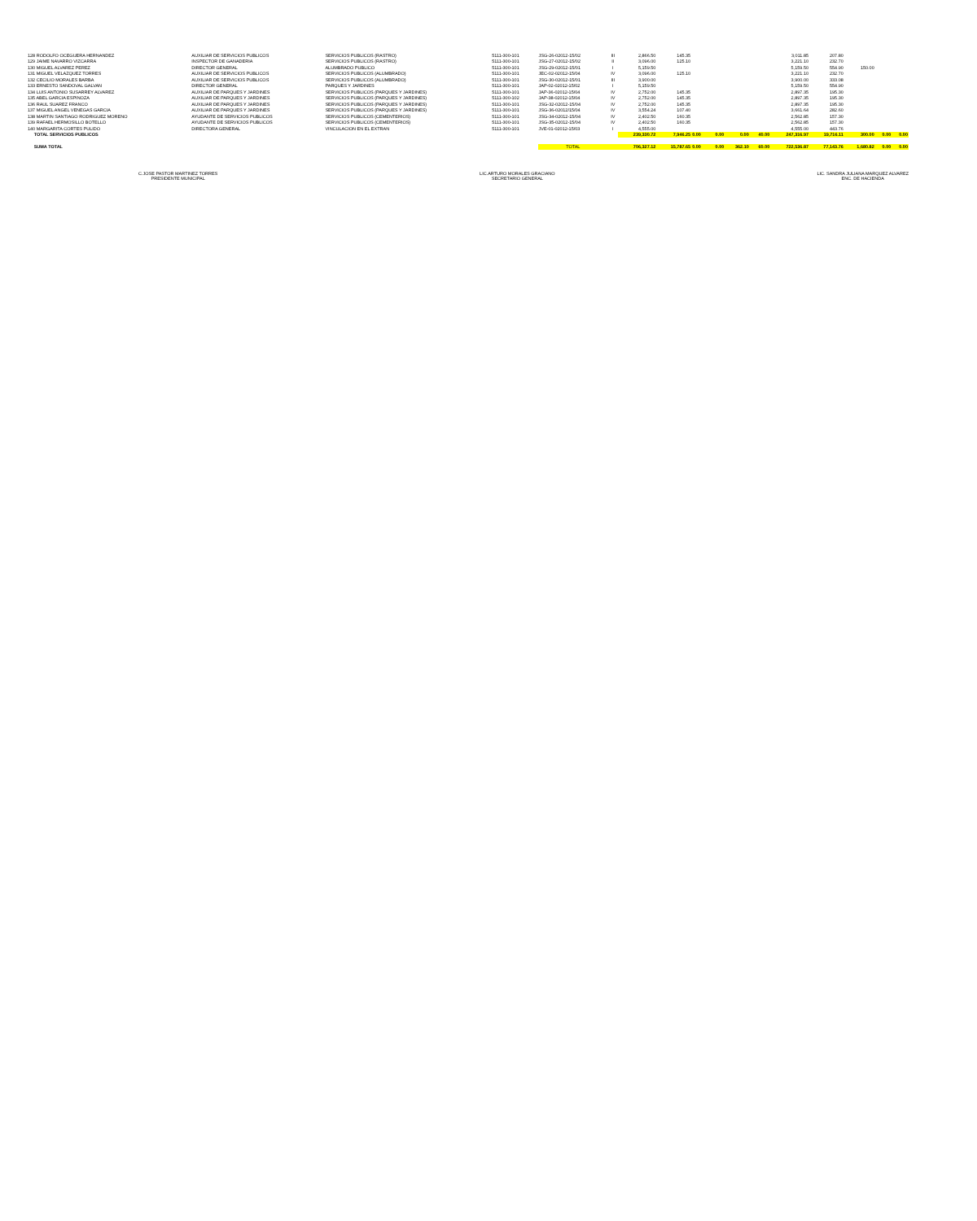| 128 RODOLFO OCEGUERA HERNANDEZ | AUXILIAR DE SERVICIOS PUBLICOS | SERVICIOS PUBLICOS (RASTRO) | 5111-300-101 | JSG-26-02012-15/02 | III | 2,866.50 | 145.35 | | | | | 3,011.85 | 207.80 | | | |
| 129 JAIME NAVARRO VIZCARRA | INSPECTOR DE GANADERIA | SERVICIOS PUBLICOS (RASTRO) | 5111-300-101 | JSG-27-02012-15/02 | II | 3,096.00 | 125.10 | | | | | 3,221.10 | 232.70 | | | |
| 130 MIGUEL ALVAREZ PEREZ | DIRECTOR GENERAL | ALUMBRADO PUBLICO | 5111-300-101 | JSG-29-02012-15/01 | I | 5,159.50 | | | | | | 5,159.50 | 554.90 | 150.00 | | |
| 131 MIGUEL VELAZQUEZ TORRES | AUXILIAR DE SERVICIOS PUBLICOS | SERVICIOS PUBLICOS (ALUMBRADO) | 5111-300-101 | JEC-02-02012-15/04 | IV | 3,096.00 | 125.10 | | | | | 3,221.10 | 232.70 | | | |
| 132 CECILIO MORALES BARBA | AUXILIAR DE SERVICIOS PUBLICOS | SERVICIOS PUBLICOS (ALUMBRADO) | 5111-300-101 | JSG-30-02012-15/01 | III | 3,900.00 | | | | | | 3,900.00 | 333.08 | | | |
| 133 ERNESTO SANDOVAL GALVAN | DIRECTOR GENERAL | PARQUES Y JARDINES | 5111-300-101 | JAP-02-02012-15/02 | I | 5,159.50 | | | | | | 5,159.50 | 554.90 | | | |
| 134 LUIS ANTONIO SUSARREY ALVAREZ | AUXILIAR DE PARQUES Y JARDINES | SERVICIOS PUBLICOS (PARQUES Y JARDINES) | 5111-300-101 | JAP-36-02012-15/04 | IV | 2,752.00 | 145.35 | | | | | 2,897.35 | 195.30 | | | |
| 135 ABEL GARCIA ESPINOZA | AUXILIAR DE PARQUES Y JARDINES | SERVICIOS PUBLICOS (PARQUES Y JARDINES) | 5111-300-102 | JAP-38-02012-15/04 | IV | 2,752.00 | 145.35 | | | | | 2,897.35 | 195.30 | | | |
| 136 RAUL SUAREZ FRANCO | AUXILIAR DE PARQUES Y JARDINES | SERVICIOS PUBLICOS (PARQUES Y JARDINES) | 5111-300-101 | JSG-32-02012-15/04 | IV | 2,752.00 | 145.35 | | | | | 2,897.35 | 195.30 | | | |
| 137 MIGUEL ANGEL VENEGAS GARCIA | AUXILIAR DE PARQUES Y JARDINES | SERVICIOS PUBLICOS (PARQUES Y JARDINES) | 5111-300-101 | JSG-36-02012/15/04 | IV | 3,554.24 | 107.40 | | | | | 3,661.64 | 282.60 | | | |
| 138 MARTIN SANTIAGO RODRIGUEZ MORENO | AYUDANTE DE SERVICIOS PUBLICOS | SERVICIOS PUBLICOS (CEMENTERIOS) | 5111-300-101 | JSG-34-02012-15/04 | IV | 2,402.50 | 160.35 | | | | | 2,562.85 | 157.30 | | | |
| 139 RAFAEL HERMOSILLO BOTELLO | AYUDANTE DE SERVICIOS PUBLICOS | SERVICIOS PUBLICOS (CEMENTERIOS) | 5111-300-101 | JSG-35-02012-15/04 | IV | 2,402.50 | 160.35 | | | | | 2,562.85 | 157.30 | | | |
| 140 MARGARITA CORTES PULIDO | DIRECTORA GENERAL | VINCULACION EN EL EXTRAN | 5111-300-101 | JVE-01-02012-15/03 | I | 4,555.00 | | | | | | 4,555.00 | 443.76 | | | |
| TOTAL SERVICIOS PUBLICOS | | | | | | 239,330.72 | 7,946.25 | 0.00 | 0.00 | 0.00 | 40.00 | 247,316.97 | 19,716.11 | 300.00 | 0.00 | 0.00 |
| SUMA TOTAL | | | | TOTAL | | 706,327.12 | 15,787.65 | 0.00 | 0.00 | 362.10 | 60.00 | 722,536.87 | 77,143.76 | 1,680.82 | 0.00 | 0.00 |
C.JOSE PASTOR MARTINEZ TORRES
PRESIDENTE MUNICIPAL
LIC.ARTURO MORALES GRACIANO
SECRETARIO GENERAL
LIC. SANDRA JULIANA MARQUEZ ALVAREZ
ENC. DE HACIENDA